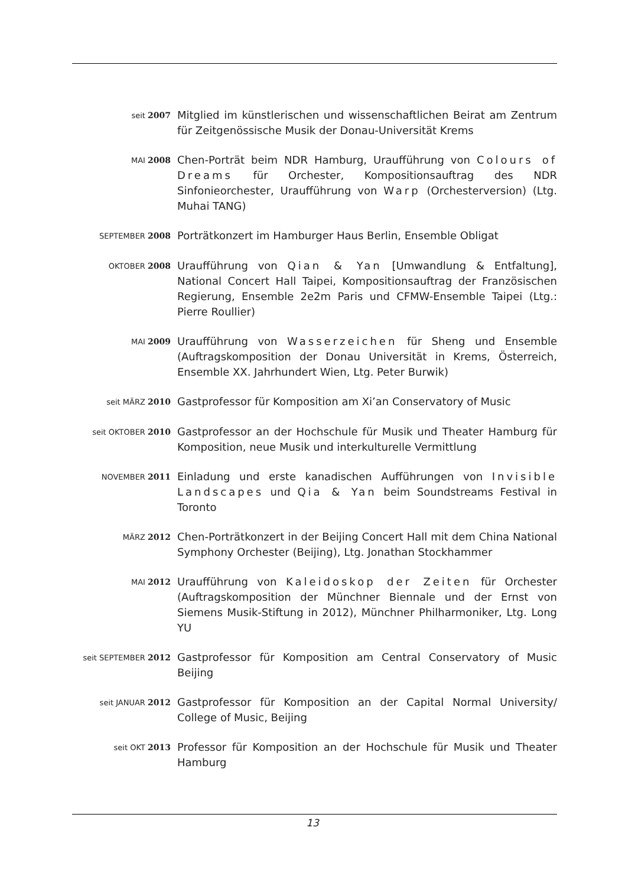seit 2007
Mitglied im künstlerischen und wissenschaftlichen Beirat am Zentrum für Zeitgenössische Musik der Donau-Universität Krems
MAI 2008
Chen-Porträt beim NDR Hamburg, Uraufführung von Colours of Dreams für Orchester, Kompositionsauftrag des NDR Sinfonieorchester, Uraufführung von Warp (Orchesterversion) (Ltg. Muhai TANG)
SEPTEMBER 2008
Porträtkonzert im Hamburger Haus Berlin, Ensemble Obligat
OKTOBER 2008
Uraufführung von Qian & Yan [Umwandlung & Entfaltung], National Concert Hall Taipei, Kompositionsauftrag der Französischen Regierung, Ensemble 2e2m Paris und CFMW-Ensemble Taipei (Ltg.: Pierre Roullier)
MAI 2009
Uraufführung von Wasserzeichen für Sheng und Ensemble (Auftragskomposition der Donau Universität in Krems, Österreich, Ensemble XX. Jahrhundert Wien, Ltg. Peter Burwik)
seit MÄRZ 2010
Gastprofessor für Komposition am Xi’an Conservatory of Music
seit OKTOBER 2010
Gastprofessor an der Hochschule für Musik und Theater Hamburg für Komposition, neue Musik und interkulturelle Vermittlung
NOVEMBER 2011
Einladung und erste kanadischen Aufführungen von Invisible Landscapes und Qia & Yan beim Soundstreams Festival in Toronto
MÄRZ 2012
Chen-Porträtkonzert in der Beijing Concert Hall mit dem China National Symphony Orchester (Beijing), Ltg. Jonathan Stockhammer
MAI 2012
Uraufführung von Kaleidoskop der Zeiten für Orchester (Auftragskomposition der Münchner Biennale und der Ernst von Siemens Musik-Stiftung in 2012), Münchner Philharmoniker, Ltg. Long YU
seit SEPTEMBER 2012
Gastprofessor für Komposition am Central Conservatory of Music Beijing
seit JANUAR 2012
Gastprofessor für Komposition an der Capital Normal University/ College of Music, Beijing
seit OKT 2013
Professor für Komposition an der Hochschule für Musik und Theater Hamburg
13